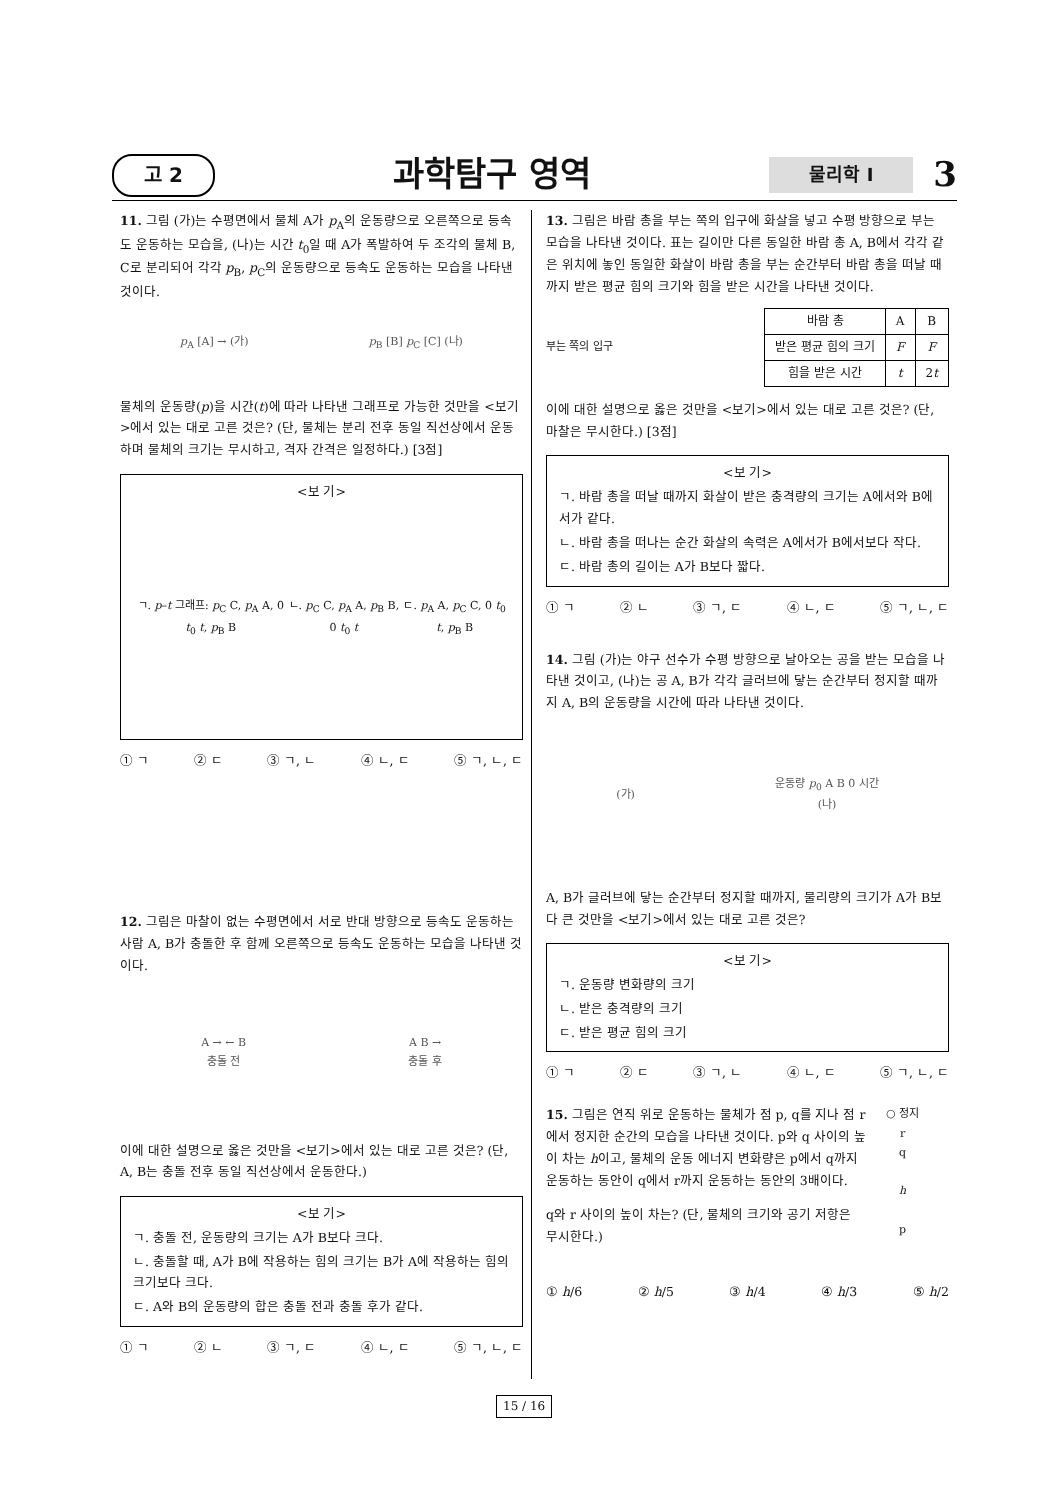고 2 과학탐구 영역 물리학 I 3
11. 그림 (가)는 수평면에서 물체 A가 p<sub>A</sub>의 운동량으로 오른쪽으로 등속도 운동하는 모습을, (나)는 시간 t<sub>0</sub>일 때 A가 폭발하여 두 조각의 물체 B, C로 분리되어 각각 p<sub>B</sub>, p<sub>C</sub>의 운동량으로 등속도 운동하는 모습을 나타낸 것이다.
p<sub>A</sub> [A] → (가) p<sub>B</sub> [B] p<sub>C</sub> [C] (나)
물체의 운동량(p)을 시간(t)에 따라 나타낸 그래프로 가능한 것만을 <보기>에서 있는 대로 고른 것은? (단, 물체는 분리 전후 동일 직선상에서 운동하며 물체의 크기는 무시하고, 격자 간격은 일정하다.) [3점]
<보 기>
ㄱ. p–t 그래프: p<sub>C</sub> C, p<sub>A</sub> A, 0 t<sub>0</sub> t, p<sub>B</sub> B ㄴ. p<sub>C</sub> C, p<sub>A</sub> A, p<sub>B</sub> B, 0 t<sub>0</sub> t ㄷ. p<sub>A</sub> A, p<sub>C</sub> C, 0 t<sub>0</sub> t, p<sub>B</sub> B
① ㄱ ② ㄷ ③ ㄱ, ㄴ ④ ㄴ, ㄷ ⑤ ㄱ, ㄴ, ㄷ
12. 그림은 마찰이 없는 수평면에서 서로 반대 방향으로 등속도 운동하는 사람 A, B가 충돌한 후 함께 오른쪽으로 등속도 운동하는 모습을 나타낸 것이다.
A → ← B
충돌 전 A B →
충돌 후
이에 대한 설명으로 옳은 것만을 <보기>에서 있는 대로 고른 것은? (단, A, B는 충돌 전후 동일 직선상에서 운동한다.)
<보 기>
ㄱ. 충돌 전, 운동량의 크기는 A가 B보다 크다.
ㄴ. 충돌할 때, A가 B에 작용하는 힘의 크기는 B가 A에 작용하는 힘의 크기보다 크다.
ㄷ. A와 B의 운동량의 합은 충돌 전과 충돌 후가 같다.
① ㄱ ② ㄴ ③ ㄱ, ㄷ ④ ㄴ, ㄷ ⑤ ㄱ, ㄴ, ㄷ
13. 그림은 바람 총을 부는 쪽의 입구에 화살을 넣고 수평 방향으로 부는 모습을 나타낸 것이다. 표는 길이만 다른 동일한 바람 총 A, B에서 각각 같은 위치에 놓인 동일한 화살이 바람 총을 부는 순간부터 바람 총을 떠날 때까지 받은 평균 힘의 크기와 힘을 받은 시간을 나타낸 것이다.
부는 쪽의 입구
| 바람 총 | A | B |
| --- | --- | --- |
| 받은 평균 힘의 크기 | F | F |
| 힘을 받은 시간 | t | 2 t |
이에 대한 설명으로 옳은 것만을 <보기>에서 있는 대로 고른 것은? (단, 마찰은 무시한다.) [3점]
<보 기>
ㄱ. 바람 총을 떠날 때까지 화살이 받은 충격량의 크기는 A에서와 B에서가 같다.
ㄴ. 바람 총을 떠나는 순간 화살의 속력은 A에서가 B에서보다 작다.
ㄷ. 바람 총의 길이는 A가 B보다 짧다.
① ㄱ ② ㄴ ③ ㄱ, ㄷ ④ ㄴ, ㄷ ⑤ ㄱ, ㄴ, ㄷ
14. 그림 (가)는 야구 선수가 수평 방향으로 날아오는 공을 받는 모습을 나타낸 것이고, (나)는 공 A, B가 각각 글러브에 닿는 순간부터 정지할 때까지 A, B의 운동량을 시간에 따라 나타낸 것이다.
(가) 운동량 p<sub>0</sub> A B 0 시간
(나)
A, B가 글러브에 닿는 순간부터 정지할 때까지, 물리량의 크기가 A가 B보다 큰 것만을 <보기>에서 있는 대로 고른 것은?
<보 기>
ㄱ. 운동량 변화량의 크기
ㄴ. 받은 충격량의 크기
ㄷ. 받은 평균 힘의 크기
① ㄱ ② ㄷ ③ ㄱ, ㄴ ④ ㄴ, ㄷ ⑤ ㄱ, ㄴ, ㄷ
15. 그림은 연직 위로 운동하는 물체가 점 p, q를 지나 점 r에서 정지한 순간의 모습을 나타낸 것이다. p와 q 사이의 높이 차는 h이고, 물체의 운동 에너지 변화량은 p에서 q까지 운동하는 동안이 q에서 r까지 운동하는 동안의 3배이다.
q와 r 사이의 높이 차는? (단, 물체의 크기와 공기 저항은 무시한다.)
○ 정지
r
q
h
p
① h/6 ② h/5 ③ h/4 ④ h/3 ⑤ h/2
15 / 16